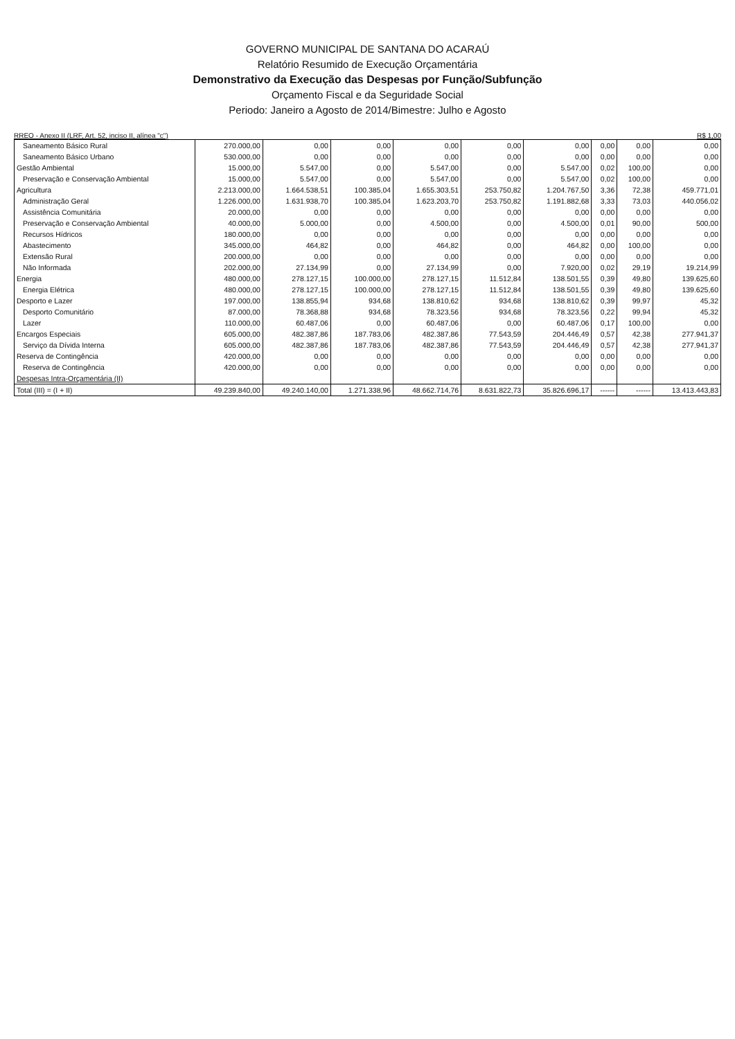GOVERNO MUNICIPAL DE SANTANA DO ACARAÚ
Relatório Resumido de Execução Orçamentária
Demonstrativo da Execução das Despesas por Função/Subfunção
Orçamento Fiscal e da Seguridade Social
Periodo: Janeiro a Agosto de 2014/Bimestre: Julho e Agosto
RREO - Anexo II (LRF, Art. 52, inciso II, alínea "c") R$ 1,00
| Saneamento Básico Rural | 270.000,00 | 0,00 | 0,00 | 0,00 | 0,00 | 0,00 | 0,00 | 0,00 | 0,00 |
| Saneamento Básico Urbano | 530.000,00 | 0,00 | 0,00 | 0,00 | 0,00 | 0,00 | 0,00 | 0,00 | 0,00 |
| Gestão Ambiental | 15.000,00 | 5.547,00 | 0,00 | 5.547,00 | 0,00 | 5.547,00 | 0,02 | 100,00 | 0,00 |
| Preservação e Conservação Ambiental | 15.000,00 | 5.547,00 | 0,00 | 5.547,00 | 0,00 | 5.547,00 | 0,02 | 100,00 | 0,00 |
| Agricultura | 2.213.000,00 | 1.664.538,51 | 100.385,04 | 1.655.303,51 | 253.750,82 | 1.204.767,50 | 3,36 | 72,38 | 459.771,01 |
| Administração Geral | 1.226.000,00 | 1.631.938,70 | 100.385,04 | 1.623.203,70 | 253.750,82 | 1.191.882,68 | 3,33 | 73,03 | 440.056,02 |
| Assistência Comunitária | 20.000,00 | 0,00 | 0,00 | 0,00 | 0,00 | 0,00 | 0,00 | 0,00 | 0,00 |
| Preservação e Conservação Ambiental | 40.000,00 | 5.000,00 | 0,00 | 4.500,00 | 0,00 | 4.500,00 | 0,01 | 90,00 | 500,00 |
| Recursos Hídricos | 180.000,00 | 0,00 | 0,00 | 0,00 | 0,00 | 0,00 | 0,00 | 0,00 | 0,00 |
| Abastecimento | 345.000,00 | 464,82 | 0,00 | 464,82 | 0,00 | 464,82 | 0,00 | 100,00 | 0,00 |
| Extensão Rural | 200.000,00 | 0,00 | 0,00 | 0,00 | 0,00 | 0,00 | 0,00 | 0,00 | 0,00 |
| Não Informada | 202.000,00 | 27.134,99 | 0,00 | 27.134,99 | 0,00 | 7.920,00 | 0,02 | 29,19 | 19.214,99 |
| Energia | 480.000,00 | 278.127,15 | 100.000,00 | 278.127,15 | 11.512,84 | 138.501,55 | 0,39 | 49,80 | 139.625,60 |
| Energia Elétrica | 480.000,00 | 278.127,15 | 100.000,00 | 278.127,15 | 11.512,84 | 138.501,55 | 0,39 | 49,80 | 139.625,60 |
| Desporto e Lazer | 197.000,00 | 138.855,94 | 934,68 | 138.810,62 | 934,68 | 138.810,62 | 0,39 | 99,97 | 45,32 |
| Desporto Comunitário | 87.000,00 | 78.368,88 | 934,68 | 78.323,56 | 934,68 | 78.323,56 | 0,22 | 99,94 | 45,32 |
| Lazer | 110.000,00 | 60.487,06 | 0,00 | 60.487,06 | 0,00 | 60.487,06 | 0,17 | 100,00 | 0,00 |
| Encargos Especiais | 605.000,00 | 482.387,86 | 187.783,06 | 482.387,86 | 77.543,59 | 204.446,49 | 0,57 | 42,38 | 277.941,37 |
| Serviço da Dívida Interna | 605.000,00 | 482.387,86 | 187.783,06 | 482.387,86 | 77.543,59 | 204.446,49 | 0,57 | 42,38 | 277.941,37 |
| Reserva de Contingência | 420.000,00 | 0,00 | 0,00 | 0,00 | 0,00 | 0,00 | 0,00 | 0,00 | 0,00 |
| Reserva de Contingência | 420.000,00 | 0,00 | 0,00 | 0,00 | 0,00 | 0,00 | 0,00 | 0,00 | 0,00 |
| Despesas Intra-Orçamentária (II) | | | | | | | | | |
| Total (III) = (I + II) | 49.239.840,00 | 49.240.140,00 | 1.271.338,96 | 48.662.714,76 | 8.631.822,73 | 35.826.696,17 | ------ | ------ | 13.413.443,83 |